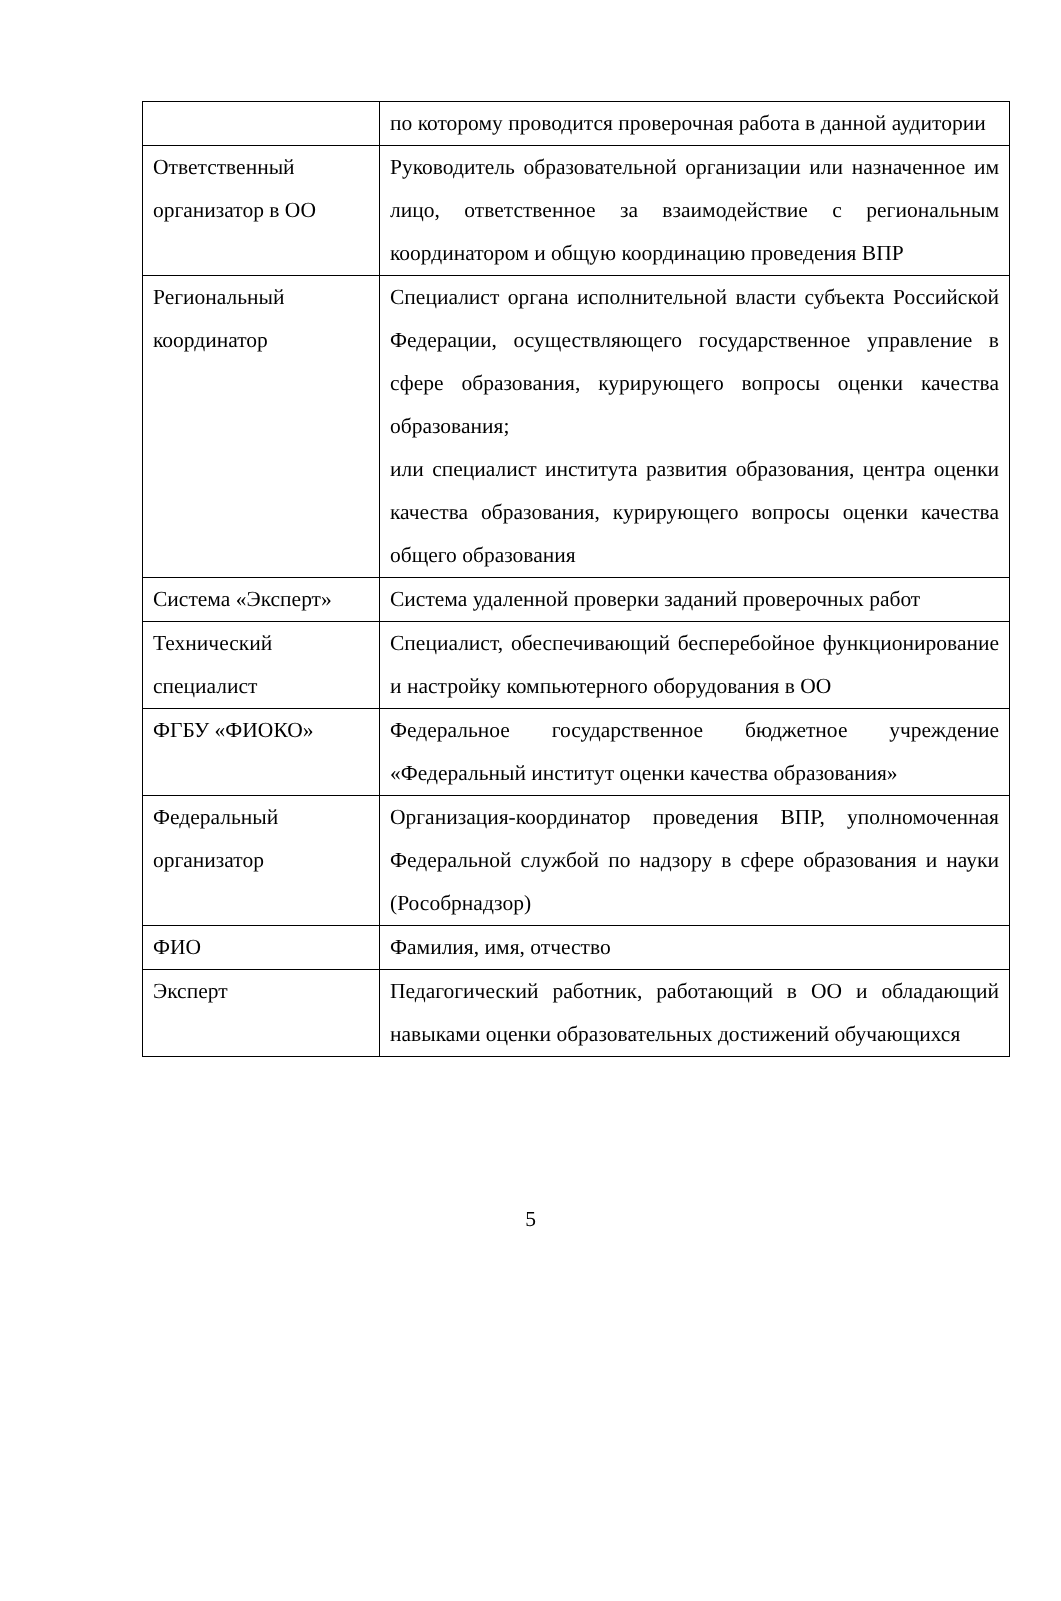| | по которому проводится проверочная работа в данной аудитории |
| Ответственный организатор в ОО | Руководитель образовательной организации или назначенное им лицо, ответственное за взаимодействие с региональным координатором и общую координацию проведения ВПР |
| Региональный координатор | Специалист органа исполнительной власти субъекта Российской Федерации, осуществляющего государственное управление в сфере образования, курирующего вопросы оценки качества образования; или специалист института развития образования, центра оценки качества образования, курирующего вопросы оценки качества общего образования |
| Система «Эксперт» | Система удаленной проверки заданий проверочных работ |
| Технический специалист | Специалист, обеспечивающий бесперебойное функционирование и настройку компьютерного оборудования в ОО |
| ФГБУ «ФИОКО» | Федеральное государственное бюджетное учреждение «Федеральный институт оценки качества образования» |
| Федеральный организатор | Организация-координатор проведения ВПР, уполномоченная Федеральной службой по надзору в сфере образования и науки (Рособрнадзор) |
| ФИО | Фамилия, имя, отчество |
| Эксперт | Педагогический работник, работающий в ОО и обладающий навыками оценки образовательных достижений обучающихся |
5